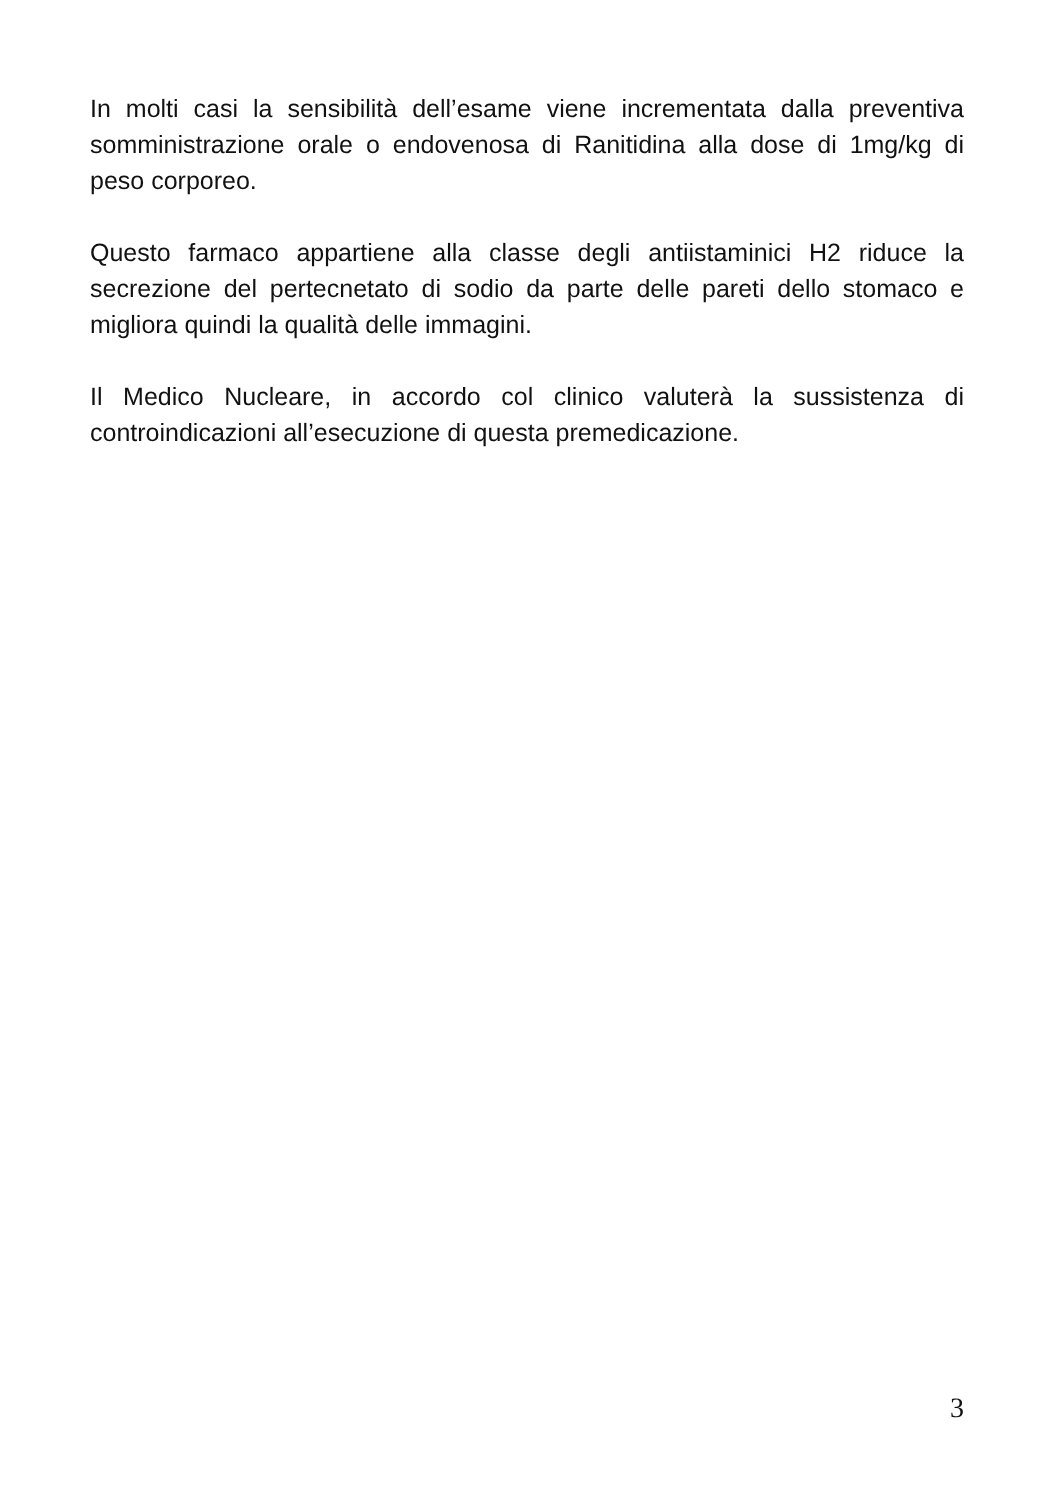In molti casi la sensibilità dell’esame viene incrementata dalla preventiva somministrazione orale o endovenosa di Ranitidina alla dose di 1mg/kg di peso corporeo.
Questo farmaco appartiene alla classe degli antiistaminici H2 riduce la secrezione del pertecnetato di sodio da parte delle pareti dello stomaco e migliora quindi la qualità delle immagini.
Il Medico Nucleare, in accordo col clinico valuterà la sussistenza di controindicazioni all’esecuzione di questa premedicazione.
3